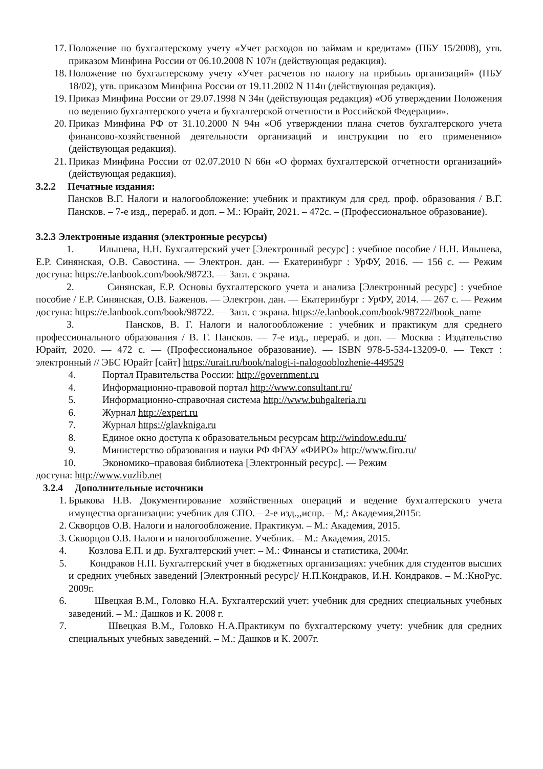17. Положение по бухгалтерскому учету «Учет расходов по займам и кредитам» (ПБУ 15/2008), утв. приказом Минфина России от 06.10.2008 N 107н (действующая редакция).
18. Положение по бухгалтерскому учету «Учет расчетов по налогу на прибыль организаций» (ПБУ 18/02), утв. приказом Минфина России от 19.11.2002 N 114н (действующая редакция).
19. Приказ Минфина России от 29.07.1998 N 34н (действующая редакция) «Об утверждении Положения по ведению бухгалтерского учета и бухгалтерской отчетности в Российской Федерации».
20. Приказ Минфина РФ от 31.10.2000 N 94н «Об утверждении плана счетов бухгалтерского учета финансово-хозяйственной деятельности организаций и инструкции по его применению» (действующая редакция).
21. Приказ Минфина России от 02.07.2010 N 66н «О формах бухгалтерской отчетности организаций» (действующая редакция).
3.2.2 Печатные издания:
Пансков В.Г. Налоги и налогообложение: учебник и практикум для сред. проф. образования / В.Г. Пансков. – 7-е изд., перераб. и доп. – М.: Юрайт, 2021. – 472с. – (Профессиональное образование).
3.2.3 Электронные издания (электронные ресурсы)
1. Ильшева, Н.Н. Бухгалтерский учет [Электронный ресурс] : учебное пособие / Н.Н. Ильшева, Е.Р. Синянская, О.В. Савостина. — Электрон. дан. — Екатеринбург : УрФУ, 2016. — 156 с. — Режим доступа: https://e.lanbook.com/book/98723. — Загл. с экрана.
2. Синянская, Е.Р. Основы бухгалтерского учета и анализа [Электронный ресурс] : учебное пособие / Е.Р. Синянская, О.В. Баженов. — Электрон. дан. — Екатеринбург : УрФУ, 2014. — 267 с. — Режим доступа: https://e.lanbook.com/book/98722. — Загл. с экрана. https://e.lanbook.com/book/98722#book_name
3. Пансков, В. Г. Налоги и налогообложение : учебник и практикум для среднего профессионального образования / В. Г. Пансков. — 7-е изд., перераб. и доп. — Москва : Издательство Юрайт, 2020. — 472 с. — (Профессиональное образование). — ISBN 978-5-534-13209-0. — Текст : электронный // ЭБС Юрайт [сайт] https://urait.ru/book/nalogi-i-nalogooblozhenie-449529
4. Портал Правительства России: http://government.ru
4. Информационно-правовой портал http://www.consultant.ru/
5. Информационно-справочная система http://www.buhgalteria.ru
6. Журнал http://expert.ru
7. Журнал https://glavkniga.ru
8. Единое окно доступа к образовательным ресурсам http://window.edu.ru/
9. Министерство образования и науки РФ ФГАУ «ФИРО» http://www.firo.ru/
10. Экономико–правовая библиотека [Электронный ресурс]. — Режим
доступа: http://www.vuzlib.net
3.2.4 Дополнительные источники
1. Брыкова Н.В. Документирование хозяйственных операций и ведение бухгалтерского учета имущества организации: учебник для СПО. – 2-е изд.,,испр. – М,: Академия,2015г.
2. Скворцов О.В. Налоги и налогообложение. Практикум. – М.: Академия, 2015.
3. Скворцов О.В. Налоги и налогообложение. Учебник. – М.: Академия, 2015.
4. Козлова Е.П. и др. Бухгалтерский учет: – М.: Финансы и статистика, 2004г.
5. Кондраков Н.П. Бухгалтерский учет в бюджетных организациях: учебник для студентов высших и средних учебных заведений [Электронный ресурс]/ Н.П.Кондраков, И.Н. Кондраков. – М.:КноРус. 2009г.
6. Швецкая В.М., Головко Н.А. Бухгалтерский учет: учебник для средних специальных учебных заведений. – М.: Дашков и К. 2008 г.
7. Швецкая В.М., Головко Н.А.Практикум по бухгалтерскому учету: учебник для средних специальных учебных заведений. – М.: Дашков и К. 2007г.